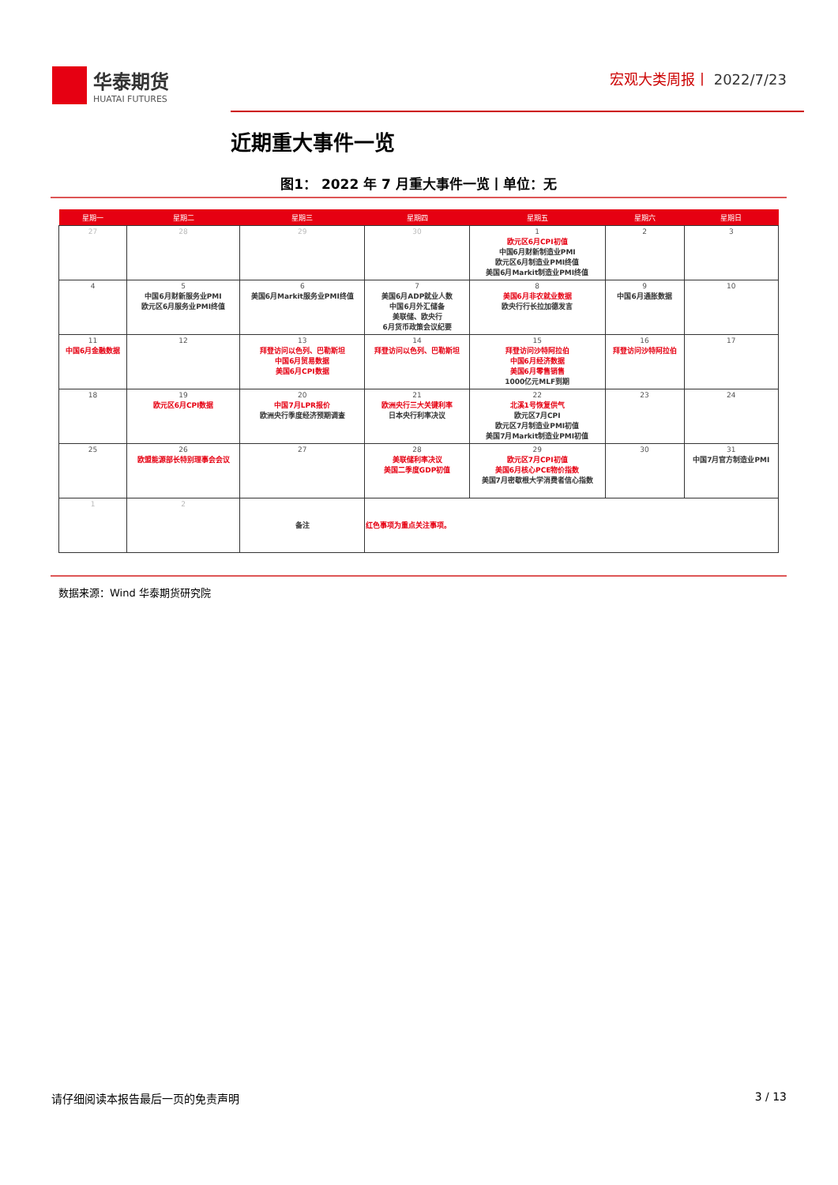华泰期货
HUATAI FUTURES
宏观大类周报丨 2022/7/23
近期重大事件一览
图1： 2022 年 7 月重大事件一览丨单位：无
| 星期一 | 星期二 | 星期三 | 星期四 | 星期五 | 星期六 | 星期日 |
| --- | --- | --- | --- | --- | --- | --- |
| 27 | 28 | 29 | 30 | 1 欧元区6月CPI初值 中国6月财新制造业PMI 欧元区6月制造业PMI终值 美国6月Markit制造业PMI终值 | 2 | 3 |
| 4 | 5 中国6月财新服务业PMI 欧元区6月服务业PMI终值 | 6 美国6月Markit服务业PMI终值 | 7 美国6月ADP就业人数 中国6月外汇储备 美联储、欧央行 6月货币政策会议纪要 | 8 美国6月非农就业数据 欧央行行长拉加德发言 | 9 中国6月通胀数据 | 10 |
| 11 中国6月金融数据 | 12 | 13 拜登访问以色列、巴勒斯坦 中国6月贸易数据 美国6月CPI数据 | 14 拜登访问以色列、巴勒斯坦 | 15 拜登访问沙特阿拉伯 中国6月经济数据 美国6月零售销售 1000亿元MLF到期 | 16 拜登访问沙特阿拉伯 | 17 |
| 18 | 19 欧元区6月CPI数据 | 20 中国7月LPR报价 欧洲央行季度经济预期调查 | 21 欧洲央行三大关键利率 日本央行利率决议 | 22 北溪1号恢复供气 欧元区7月CPI 欧元区7月制造业PMI初值 美国7月Markit制造业PMI初值 | 23 | 24 |
| 25 | 26 欧盟能源部长特别理事会会议 | 27 | 28 美联储利率决议 美国二季度GDP初值 | 29 欧元区7月CPI初值 美国6月核心PCE物价指数 美国7月密歇根大学消费者信心指数 | 30 | 31 中国7月官方制造业PMI |
| 1 | 2 | 备注 | 红色事项为重点关注事项。 | | | |
数据来源：Wind 华泰期货研究院
请仔细阅读本报告最后一页的免责声明 3 / 13